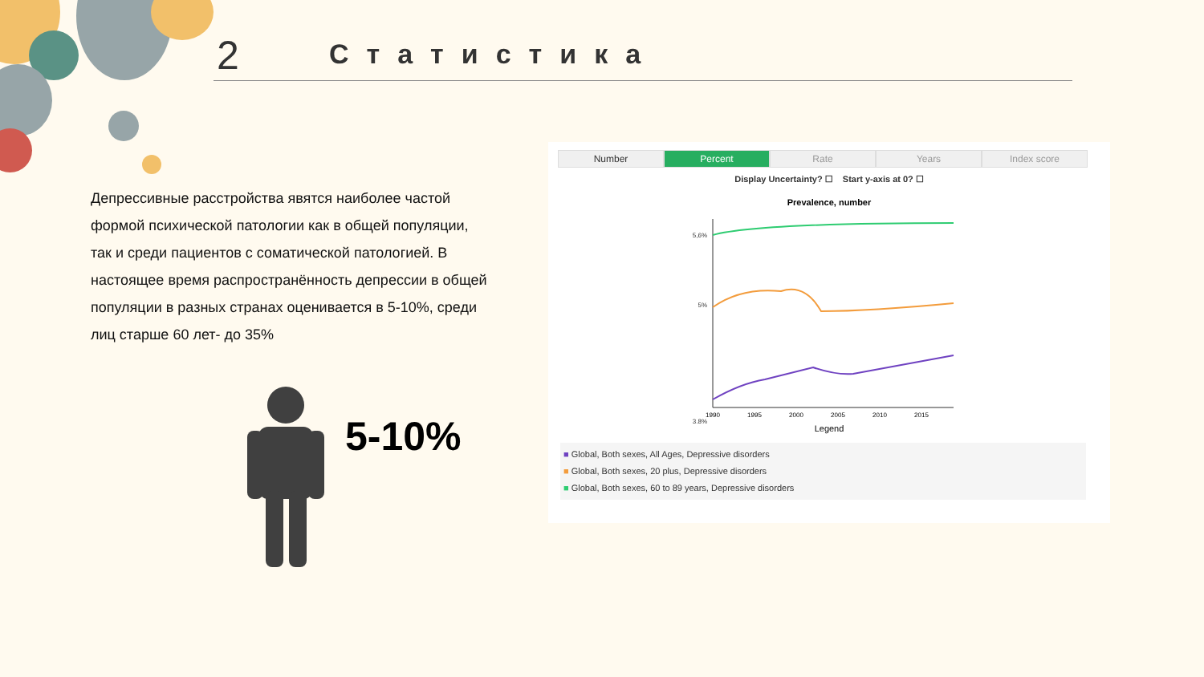2 Статистика
Депрессивные расстройства явятся наиболее частой формой психической патологии как в общей популяции, так и среди пациентов с соматической патологией. В настоящее время распространённость депрессии в общей популяции в разных странах оценивается в 5-10%, среди лиц старше 60 лет- до 35%
5-10%
Number Percent Rate Years Index score
Display Uncertainty? ☐ Start y-axis at 0? ☐
Prevalence, number
5,6%
5%
3,8%
1990
1995
2000
2005
2010
2015
Legend
■ Global, Both sexes, All Ages, Depressive disorders
■ Global, Both sexes, 20 plus, Depressive disorders
■ Global, Both sexes, 60 to 89 years, Depressive disorders